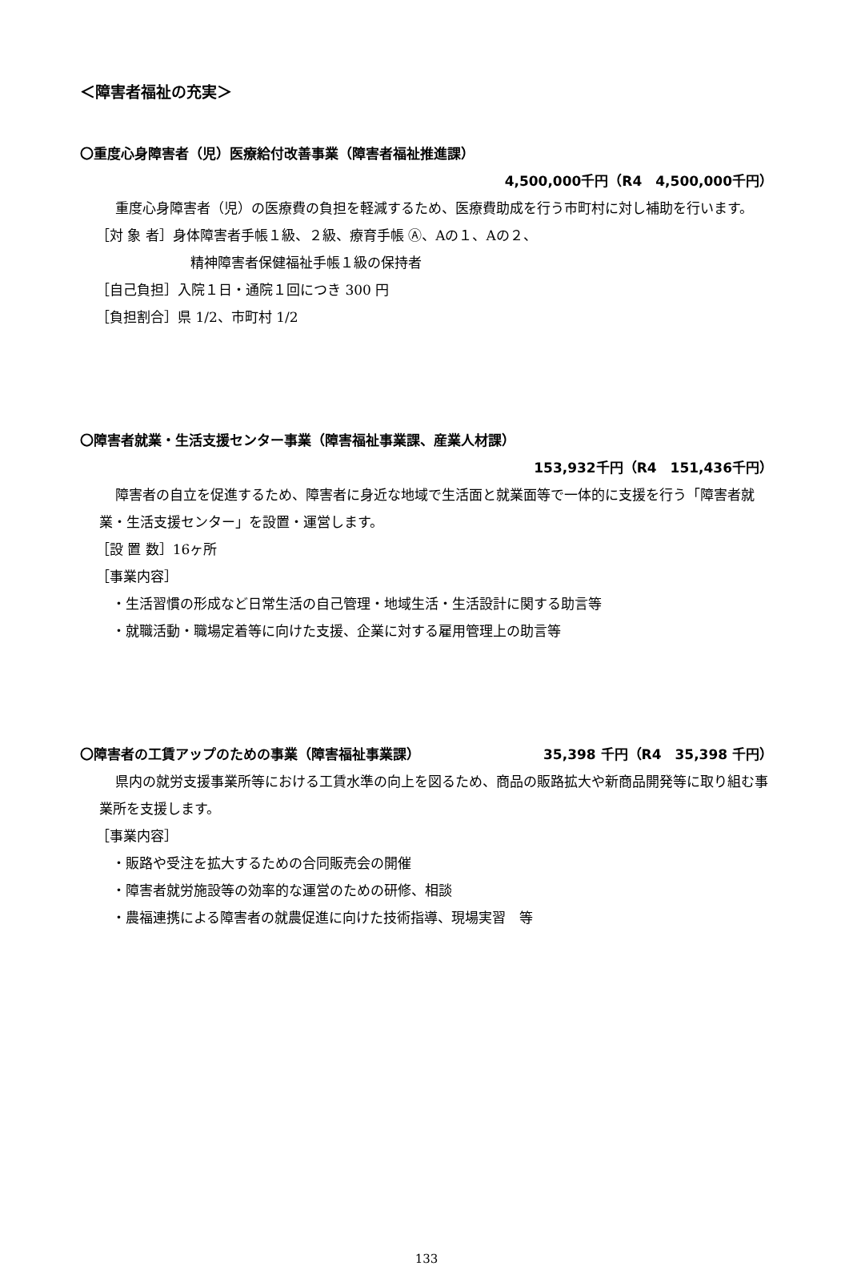＜障害者福祉の充実＞
〇重度心身障害者（児）医療給付改善事業（障害者福祉推進課）
4,500,000千円（R4　4,500,000千円）
重度心身障害者（児）の医療費の負担を軽減するため、医療費助成を行う市町村に対し補助を行います。
［対 象 者］身体障害者手帳１級、２級、療育手帳 Ⓐ、Aの１、Aの２、
精神障害者保健福祉手帳１級の保持者
［自己負担］入院１日・通院１回につき 300 円
［負担割合］県 1/2、市町村 1/2
〇障害者就業・生活支援センター事業（障害福祉事業課、産業人材課）
153,932千円（R4　151,436千円）
障害者の自立を促進するため、障害者に身近な地域で生活面と就業面等で一体的に支援を行う「障害者就業・生活支援センター」を設置・運営します。
［設 置 数］16ヶ所
［事業内容］
・生活習慣の形成など日常生活の自己管理・地域生活・生活設計に関する助言等
・就職活動・職場定着等に向けた支援、企業に対する雇用管理上の助言等
〇障害者の工賃アップのための事業（障害福祉事業課）
35,398 千円（R4　35,398 千円）
県内の就労支援事業所等における工賃水準の向上を図るため、商品の販路拡大や新商品開発等に取り組む事業所を支援します。
［事業内容］
・販路や受注を拡大するための合同販売会の開催
・障害者就労施設等の効率的な運営のための研修、相談
・農福連携による障害者の就農促進に向けた技術指導、現場実習　等
133